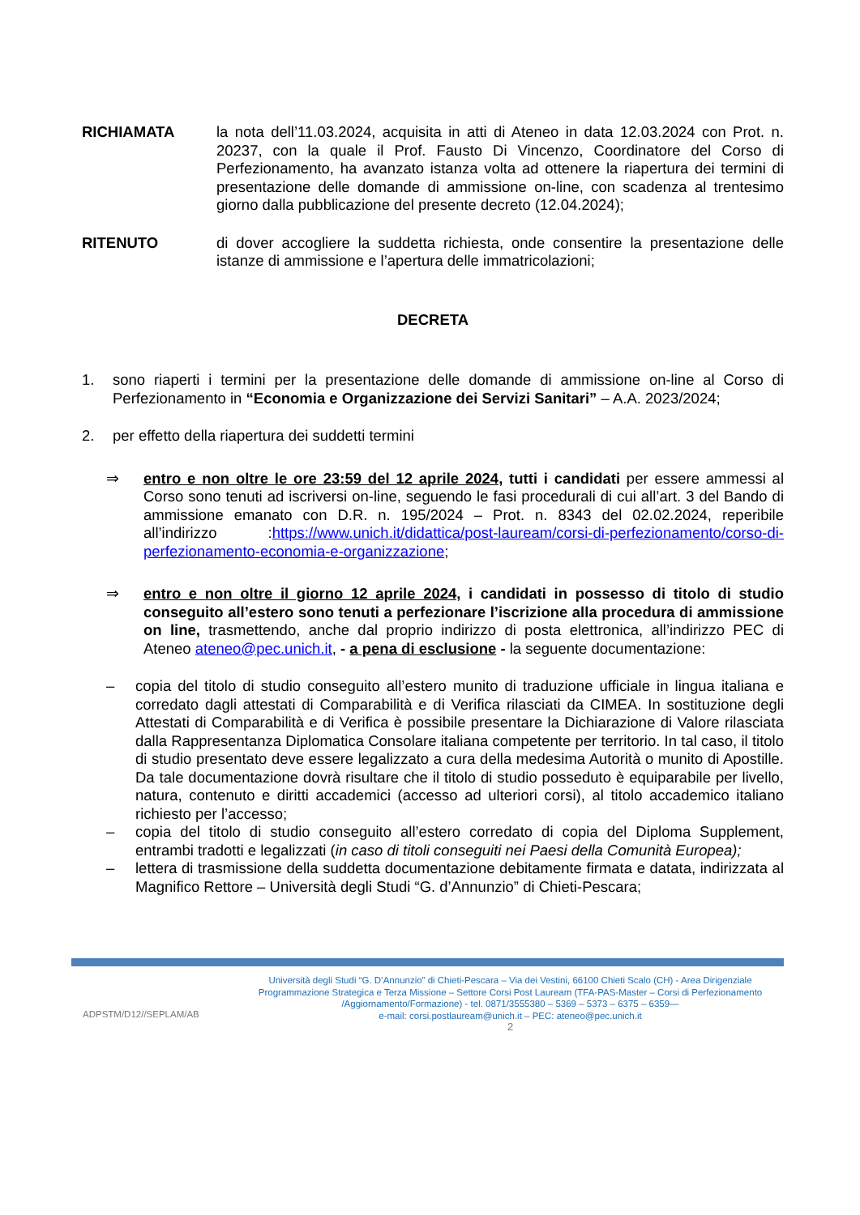RICHIAMATA la nota dell’11.03.2024, acquisita in atti di Ateneo in data 12.03.2024 con Prot. n. 20237, con la quale il Prof. Fausto Di Vincenzo, Coordinatore del Corso di Perfezionamento, ha avanzato istanza volta ad ottenere la riapertura dei termini di presentazione delle domande di ammissione on-line, con scadenza al trentesimo giorno dalla pubblicazione del presente decreto (12.04.2024);
RITENUTO di dover accogliere la suddetta richiesta, onde consentire la presentazione delle istanze di ammissione e l’apertura delle immatricolazioni;
DECRETA
1. sono riaperti i termini per la presentazione delle domande di ammissione on-line al Corso di Perfezionamento in “Economia e Organizzazione dei Servizi Sanitari” – A.A. 2023/2024;
2. per effetto della riapertura dei suddetti termini
⇒ entro e non oltre le ore 23:59 del 12 aprile 2024, tutti i candidati per essere ammessi al Corso sono tenuti ad iscriversi on-line, seguendo le fasi procedurali di cui all’art. 3 del Bando di ammissione emanato con D.R. n. 195/2024 – Prot. n. 8343 del 02.02.2024, reperibile all’indirizzo :https://www.unich.it/didattica/post-lauream/corsi-di-perfezionamento/corso-di-perfezionamento-economia-e-organizzazione;
⇒ entro e non oltre il giorno 12 aprile 2024, i candidati in possesso di titolo di studio conseguito all’estero sono tenuti a perfezionare l’iscrizione alla procedura di ammissione on line, trasmettendo, anche dal proprio indirizzo di posta elettronica, all’indirizzo PEC di Ateneo ateneo@pec.unich.it, - a pena di esclusione - la seguente documentazione:
– copia del titolo di studio conseguito all’estero munito di traduzione ufficiale in lingua italiana e corredato dagli attestati di Comparabilità e di Verifica rilasciati da CIMEA. In sostituzione degli Attestati di Comparabilità e di Verifica è possibile presentare la Dichiarazione di Valore rilasciata dalla Rappresentanza Diplomatica Consolare italiana competente per territorio. In tal caso, il titolo di studio presentato deve essere legalizzato a cura della medesima Autorità o munito di Apostille. Da tale documentazione dovrà risultare che il titolo di studio posseduto è equiparabile per livello, natura, contenuto e diritti accademici (accesso ad ulteriori corsi), al titolo accademico italiano richiesto per l’accesso;
– copia del titolo di studio conseguito all’estero corredato di copia del Diploma Supplement, entrambi tradotti e legalizzati (in caso di titoli conseguiti nei Paesi della Comunità Europea);
– lettera di trasmissione della suddetta documentazione debitamente firmata e datata, indirizzata al Magnifico Rettore – Università degli Studi “G. d’Annunzio” di Chieti-Pescara;
ADPSTM/D12//SEPLAM/AB
Università degli Studi “G. D’Annunzio” di Chieti-Pescara – Via dei Vestini, 66100 Chieti Scalo (CH) - Area Dirigenziale Programmazione Strategica e Terza Missione – Settore Corsi Post Lauream (TFA-PAS-Master – Corsi di Perfezionamento /Aggiornamento/Formazione) - tel. 0871/3555380 – 5369 – 5373 – 6375 – 6359—
e-mail: corsi.postlauream@unich.it – PEC: ateneo@pec.unich.it
2